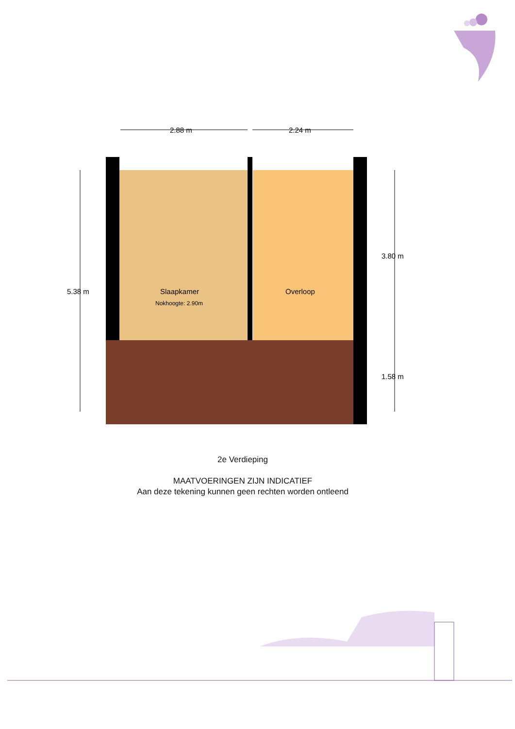2.88 m
2.24 m
5.38 m
3.80 m
1.58 m
Slaapkamer
Nokhoogte: 2.90m
Overloop
2e Verdieping
MAATVOERINGEN ZIJN INDICATIEF
Aan deze tekening kunnen geen rechten worden ontleend